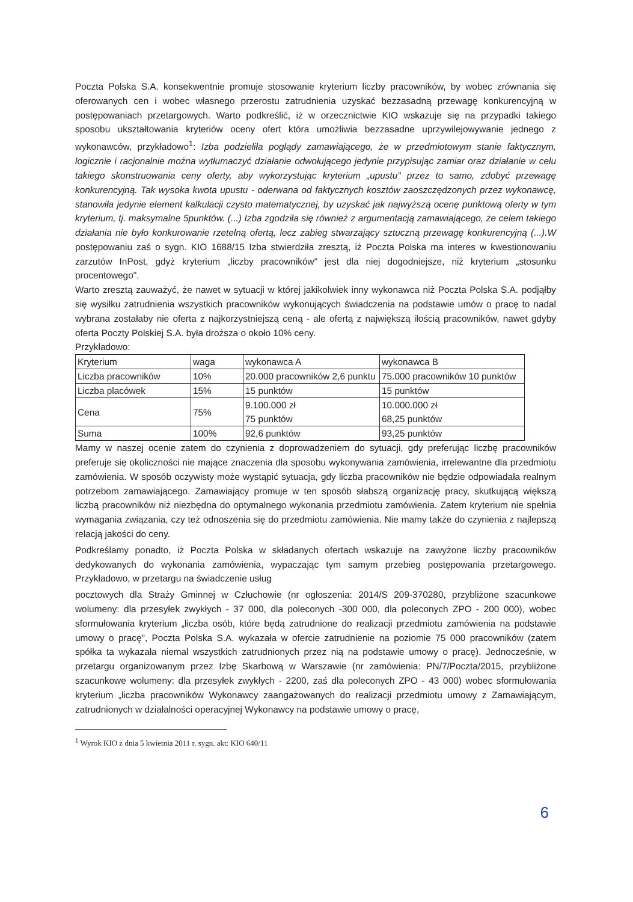Poczta Polska S.A. konsekwentnie promuje stosowanie kryterium liczby pracowników, by wobec zrównania się oferowanych cen i wobec własnego przerostu zatrudnienia uzyskać bezzasadną przewagę konkurencyjną w postępowaniach przetargowych. Warto podkreślić, iż w orzecznictwie KIO wskazuje się na przypadki takiego sposobu ukształtowania kryteriów oceny ofert która umożliwia bezzasadne uprzywilejowywanie jednego z wykonawców, przykładowo<sup>1</sup>: Izba podzieliła poglądy zamawiającego, że w przedmiotowym stanie faktycznym, logicznie i racjonalnie można wytłumaczyć działanie odwołującego jedynie przypisując zamiar oraz działanie w celu takiego skonstruowania ceny oferty, aby wykorzystując kryterium „upustu" przez to samo, zdobyć przewagę konkurencyjną. Tak wysoka kwota upustu - oderwana od faktycznych kosztów zaoszczędzonych przez wykonawcę, stanowiła jedynie element kalkulacji czysto matematycznej, by uzyskać jak najwyższą ocenę punktową oferty w tym kryterium, tj. maksymalne 5punktów. (...) Izba zgodziła się również z argumentacją zamawiającego, że celem takiego działania nie było konkurowanie rzetelną ofertą, lecz zabieg stwarzający sztuczną przewagę konkurencyjną (...).W postępowaniu zaś o sygn. KIO 1688/15 Izba stwierdziła zresztą, iż Poczta Polska ma interes w kwestionowaniu zarzutów InPost, gdyż kryterium „liczby pracowników" jest dla niej dogodniejsze, niż kryterium „stosunku procentowego".
Warto zresztą zauważyć, że nawet w sytuacji w której jakikolwiek inny wykonawca niż Poczta Polska S.A. podjąłby się wysiłku zatrudnienia wszystkich pracowników wykonujących świadczenia na podstawie umów o pracę to nadal wybrana zostałaby nie oferta z najkorzystniejszą ceną - ale ofertą z największą ilością pracowników, nawet gdyby oferta Poczty Polskiej S.A. była droższa o około 10% ceny.
Przykładowo:
| Kryterium | waga | wykonawca A | wykonawca B |
| Liczba pracowników | 10% | 20.000 pracowników 2,6 punktu | 75.000 pracowników 10 punktów |
| Liczba placówek | 15% | 15 punktów | 15 punktów |
| Cena | 75% | 9.100.000 zł 75 punktów | 10.000.000 zł 68,25 punktów |
| Suma | 100% | 92,6 punktów | 93,25 punktów |
Mamy w naszej ocenie zatem do czynienia z doprowadzeniem do sytuacji, gdy preferując liczbę pracowników preferuje się okoliczności nie mające znaczenia dla sposobu wykonywania zamówienia, irrelewantne dla przedmiotu zamówienia. W sposób oczywisty może wystąpić sytuacja, gdy liczba pracowników nie będzie odpowiadała realnym potrzebom zamawiającego. Zamawiający promuje w ten sposób słabszą organizację pracy, skutkującą większą liczbą pracowników niż niezbędna do optymalnego wykonania przedmiotu zamówienia. Zatem kryterium nie spełnia wymagania związania, czy też odnoszenia się do przedmiotu zamówienia. Nie mamy także do czynienia z najlepszą relacją jakości do ceny.
Podkreślamy ponadto, iż Poczta Polska w składanych ofertach wskazuje na zawyżone liczby pracowników dedykowanych do wykonania zamówienia, wypaczając tym samym przebieg postępowania przetargowego. Przykładowo, w przetargu na świadczenie usług
pocztowych dla Straży Gminnej w Człuchowie (nr ogłoszenia: 2014/S 209-370280, przybliżone szacunkowe wolumeny: dla przesyłek zwykłych - 37 000, dla poleconych -300 000, dla poleconych ZPO - 200 000), wobec sformułowania kryterium „liczba osób, które będą zatrudnione do realizacji przedmiotu zamówienia na podstawie umowy o pracę", Poczta Polska S.A. wykazała w ofercie zatrudnienie na poziomie 75 000 pracowników (zatem spółka ta wykazała niemal wszystkich zatrudnionych przez nią na podstawie umowy o pracę). Jednocześnie, w przetargu organizowanym przez Izbę Skarbową w Warszawie (nr zamówienia: PN/7/Poczta/2015, przybliżone szacunkowe wolumeny: dla przesyłek zwykłych - 2200, zaś dla poleconych ZPO - 43 000) wobec sformułowania kryterium „liczba pracowników Wykonawcy zaangażowanych do realizacji przedmiotu umowy z Zamawiającym, zatrudnionych w działalności operacyjnej Wykonawcy na podstawie umowy o pracę,
<sup>1</sup> Wyrok KIO z dnia 5 kwietnia 2011 r. sygn. akt: KIO 640/11
6